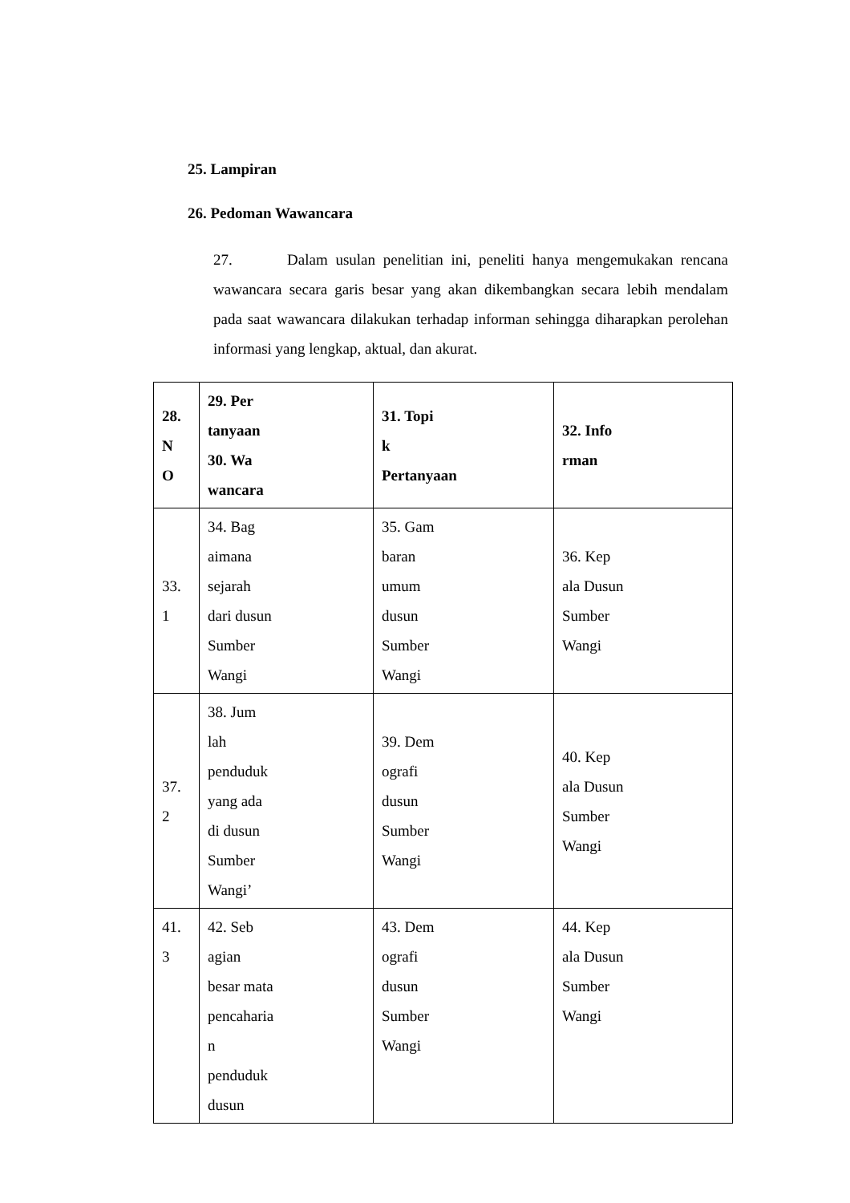25. Lampiran
26. Pedoman Wawancara
27. Dalam usulan penelitian ini, peneliti hanya mengemukakan rencana wawancara secara garis besar yang akan dikembangkan secara lebih mendalam pada saat wawancara dilakukan terhadap informan sehingga diharapkan perolehan informasi yang lengkap, aktual, dan akurat.
| 28. N O | 29. Per tanyaan 30. Wa wancara | 31. Topi k Pertanyaan | 32. Info rman |
| --- | --- | --- | --- |
| 33. 1 | 34. Bag aimana sejarah dari dusun Sumber Wangi | 35. Gam baran umum dusun Sumber Wangi | 36. Kep ala Dusun Sumber Wangi |
| 37. 2 | 38. Jum lah penduduk yang ada di dusun Sumber Wangi’ | 39. Dem ografi dusun Sumber Wangi | 40. Kep ala Dusun Sumber Wangi |
| 41. 3 | 42. Seb agian besar mata pencaharia n penduduk dusun | 43. Dem ografi dusun Sumber Wangi | 44. Kep ala Dusun Sumber Wangi |